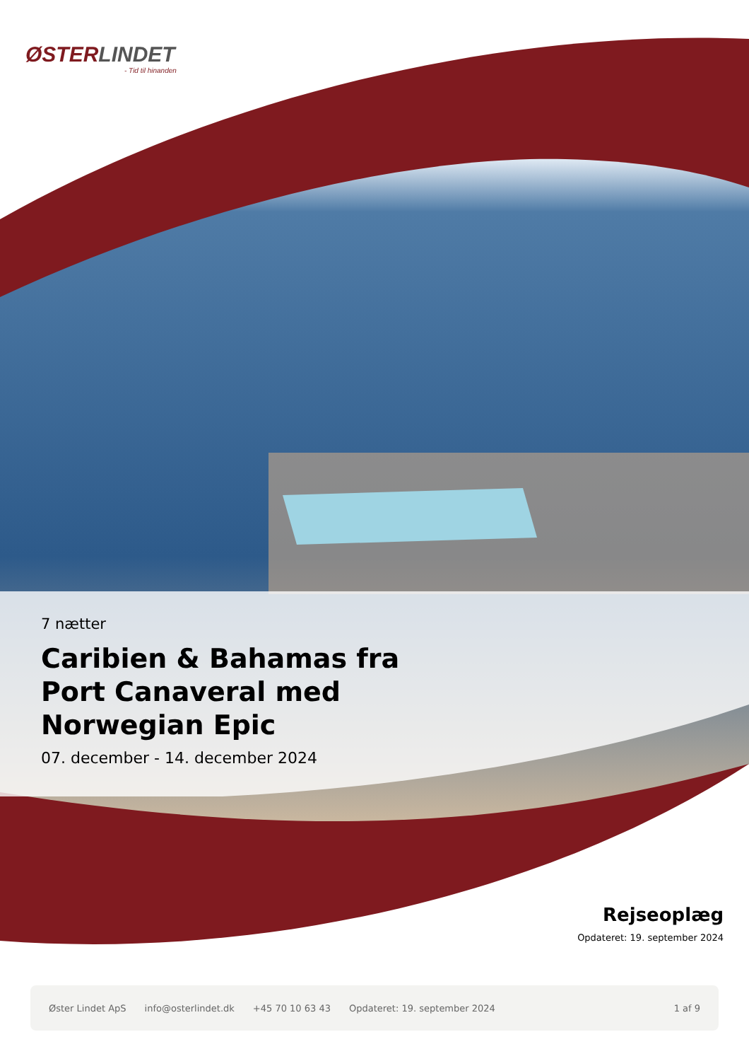ØSTERLINDET
- Tid til hinanden
7 nætter
Caribien & Bahamas fra
Port Canaveral med
Norwegian Epic
07. december - 14. december 2024
Rejseoplæg
Opdateret: 19. september 2024
Øster Lindet ApS info@osterlindet.dk +45 70 10 63 43 Opdateret: 19. september 2024 1 af 9